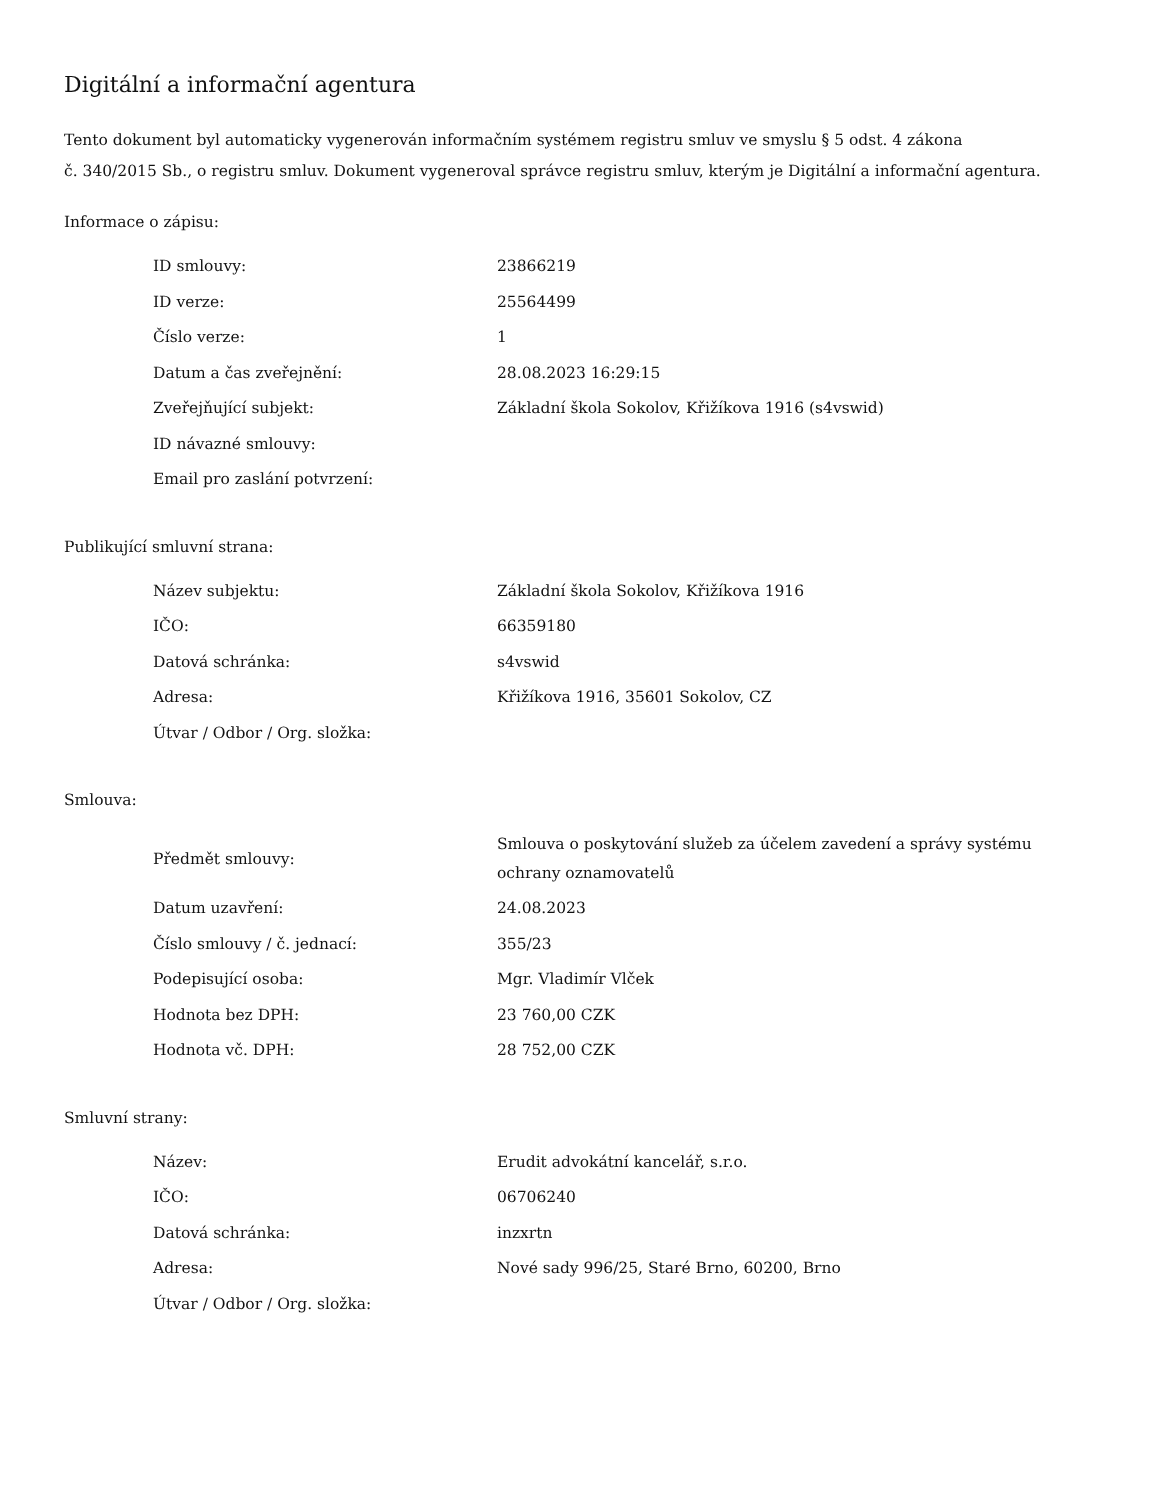Digitální a informační agentura
Tento dokument byl automaticky vygenerován informačním systémem registru smluv ve smyslu § 5 odst. 4 zákona
č. 340/2015 Sb., o registru smluv. Dokument vygeneroval správce registru smluv, kterým je Digitální a informační agentura.
Informace o zápisu:
| ID smlouvy: | 23866219 |
| ID verze: | 25564499 |
| Číslo verze: | 1 |
| Datum a čas zveřejnění: | 28.08.2023 16:29:15 |
| Zveřejňující subjekt: | Základní škola Sokolov, Křižíkova 1916 (s4vswid) |
| ID návazné smlouvy: | |
| Email pro zaslání potvrzení: | |
Publikující smluvní strana:
| Název subjektu: | Základní škola Sokolov, Křižíkova 1916 |
| IČO: | 66359180 |
| Datová schránka: | s4vswid |
| Adresa: | Křižíkova 1916, 35601 Sokolov, CZ |
| Útvar / Odbor / Org. složka: | |
Smlouva:
| Předmět smlouvy: | Smlouva o poskytování služeb za účelem zavedení a správy systému ochrany oznamovatelů |
| Datum uzavření: | 24.08.2023 |
| Číslo smlouvy / č. jednací: | 355/23 |
| Podepisující osoba: | Mgr. Vladimír Vlček |
| Hodnota bez DPH: | 23 760,00 CZK |
| Hodnota vč. DPH: | 28 752,00 CZK |
Smluvní strany:
| Název: | Erudit advokátní kancelář, s.r.o. |
| IČO: | 06706240 |
| Datová schránka: | inzxrtn |
| Adresa: | Nové sady 996/25, Staré Brno, 60200, Brno |
| Útvar / Odbor / Org. složka: | |